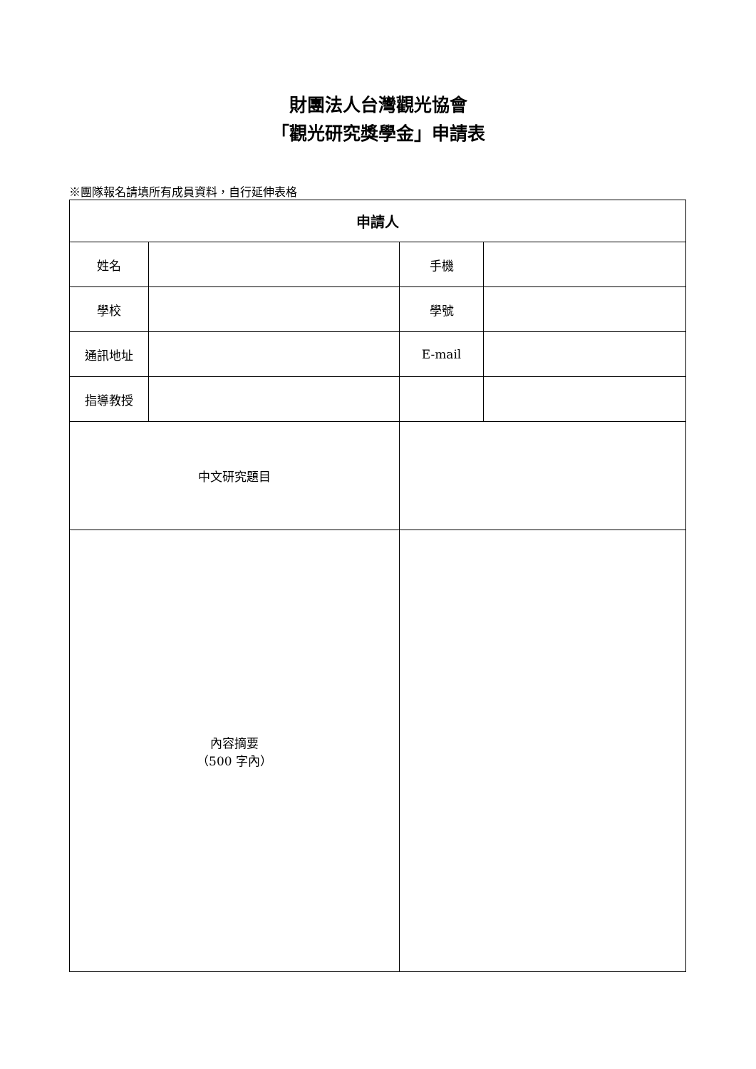財團法人台灣觀光協會
「觀光研究獎學金」申請表
※團隊報名請填所有成員資料，自行延伸表格
| 申請人 | | | | |
| 姓名 | | | 手機 | |
| 學校 | | | 學號 | |
| 通訊地址 | | | E-mail | |
| 指導教授 | | | | |
| 中文研究題目 | | | | |
| 內容摘要 （500 字內） | | | | |